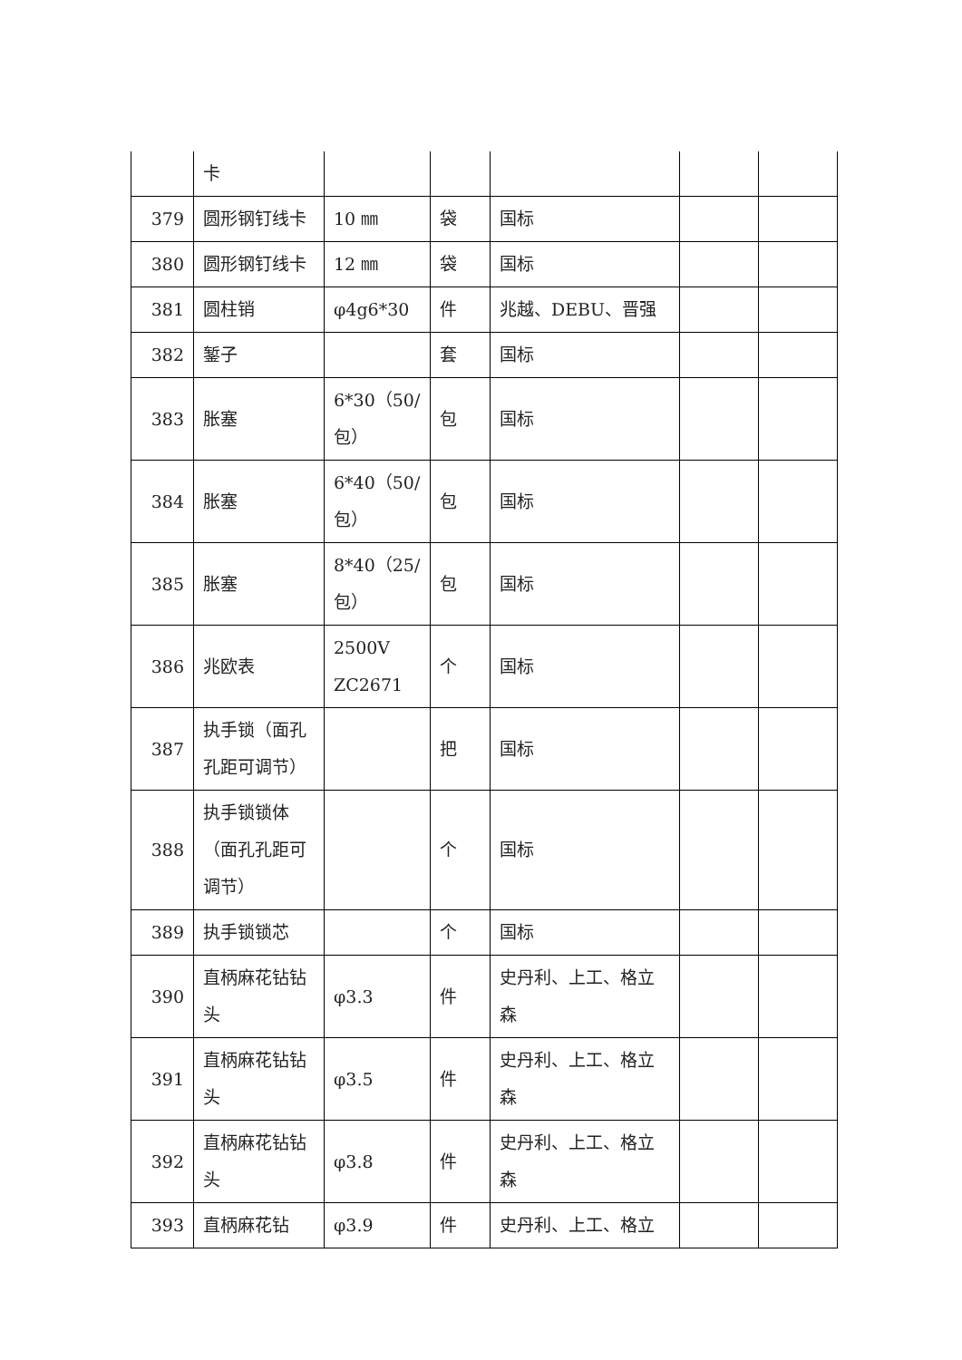| | 卡 | | | | | |
| 379 | 圆形钢钉线卡 | 10 ㎜ | 袋 | 国标 | | |
| 380 | 圆形钢钉线卡 | 12 ㎜ | 袋 | 国标 | | |
| 381 | 圆柱销 | φ4g6*30 | 件 | 兆越、DEBU、晋强 | | |
| 382 | 錾子 | | 套 | 国标 | | |
| 383 | 胀塞 | 6*30（50/包） | 包 | 国标 | | |
| 384 | 胀塞 | 6*40（50/包） | 包 | 国标 | | |
| 385 | 胀塞 | 8*40（25/包） | 包 | 国标 | | |
| 386 | 兆欧表 | 2500V ZC2671 | 个 | 国标 | | |
| 387 | 执手锁（面孔孔距可调节） | | 把 | 国标 | | |
| 388 | 执手锁锁体（面孔孔距可调节） | | 个 | 国标 | | |
| 389 | 执手锁锁芯 | | 个 | 国标 | | |
| 390 | 直柄麻花钻钻头 | φ3.3 | 件 | 史丹利、上工、格立森 | | |
| 391 | 直柄麻花钻钻头 | φ3.5 | 件 | 史丹利、上工、格立森 | | |
| 392 | 直柄麻花钻钻头 | φ3.8 | 件 | 史丹利、上工、格立森 | | |
| 393 | 直柄麻花钻 | φ3.9 | 件 | 史丹利、上工、格立 | | |